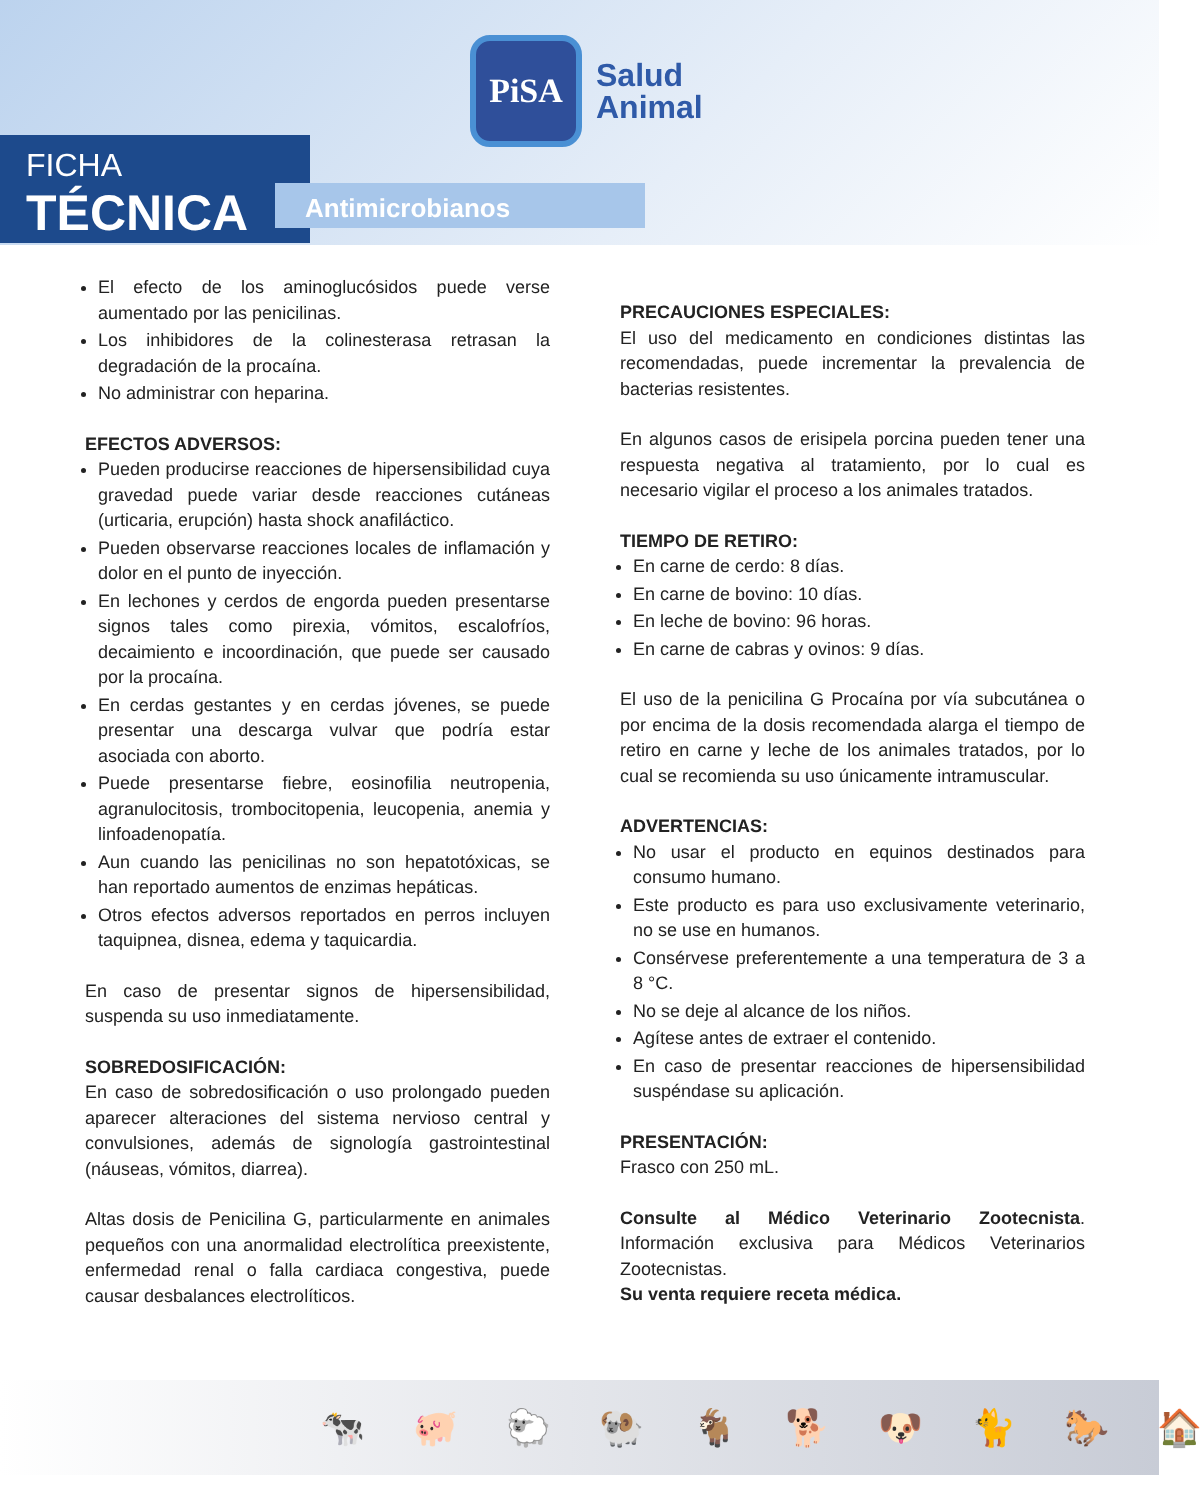PiSA
Salud
Animal
FICHA
TÉCNICA
Antimicrobianos
El efecto de los aminoglucósidos puede verse aumentado por las penicilinas.
Los inhibidores de la colinesterasa retrasan la degradación de la procaína.
No administrar con heparina.
EFECTOS ADVERSOS:
Pueden producirse reacciones de hipersensibilidad cuya gravedad puede variar desde reacciones cutáneas (urticaria, erupción) hasta shock anafiláctico.
Pueden observarse reacciones locales de inflamación y dolor en el punto de inyección.
En lechones y cerdos de engorda pueden presentarse signos tales como pirexia, vómitos, escalofríos, decaimiento e incoordinación, que puede ser causado por la procaína.
En cerdas gestantes y en cerdas jóvenes, se puede presentar una descarga vulvar que podría estar asociada con aborto.
Puede presentarse fiebre, eosinofilia neutropenia, agranulocitosis, trombocitopenia, leucopenia, anemia y linfoadenopatía.
Aun cuando las penicilinas no son hepatotóxicas, se han reportado aumentos de enzimas hepáticas.
Otros efectos adversos reportados en perros incluyen taquipnea, disnea, edema y taquicardia.
En caso de presentar signos de hipersensibilidad, suspenda su uso inmediatamente.
SOBREDOSIFICACIÓN:
En caso de sobredosificación o uso prolongado pueden aparecer alteraciones del sistema nervioso central y convulsiones, además de signología gastrointestinal (náuseas, vómitos, diarrea).
Altas dosis de Penicilina G, particularmente en animales pequeños con una anormalidad electrolítica preexistente, enfermedad renal o falla cardiaca congestiva, puede causar desbalances electrolíticos.
PRECAUCIONES ESPECIALES:
El uso del medicamento en condiciones distintas las recomendadas, puede incrementar la prevalencia de bacterias resistentes.
En algunos casos de erisipela porcina pueden tener una respuesta negativa al tratamiento, por lo cual es necesario vigilar el proceso a los animales tratados.
TIEMPO DE RETIRO:
En carne de cerdo: 8 días.
En carne de bovino: 10 días.
En leche de bovino: 96 horas.
En carne de cabras y ovinos: 9 días.
El uso de la penicilina G Procaína por vía subcutánea o por encima de la dosis recomendada alarga el tiempo de retiro en carne y leche de los animales tratados, por lo cual se recomienda su uso únicamente intramuscular.
ADVERTENCIAS:
No usar el producto en equinos destinados para consumo humano.
Este producto es para uso exclusivamente veterinario, no se use en humanos.
Consérvese preferentemente a una temperatura de 3 a 8 °C.
No se deje al alcance de los niños.
Agítese antes de extraer el contenido.
En caso de presentar reacciones de hipersensibilidad suspéndase su aplicación.
PRESENTACIÓN:
Frasco con 250 mL.
Consulte al Médico Veterinario Zootecnista. Información exclusiva para Médicos Veterinarios Zootecnistas.
Su venta requiere receta médica.
🐄 🐖 🐑 🐏 🐐 🐕 🐶 🐈 🐎 🏠